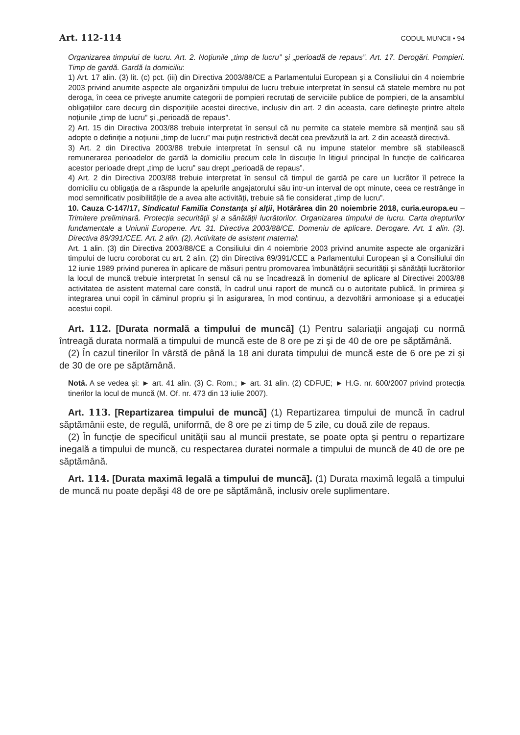Art. 112-114 CODUL MUNCII • 94
Organizarea timpului de lucru. Art. 2. Noțiunile „timp de lucru” şi „perioadă de repaus”. Art. 17. Derogări. Pompieri. Timp de gardă. Gardă la domiciliu:
1) Art. 17 alin. (3) lit. (c) pct. (iii) din Directiva 2003/88/CE a Parlamentului European şi a Consiliului din 4 noiembrie 2003 privind anumite aspecte ale organizării timpului de lucru trebuie interpretat în sensul că statele membre nu pot deroga, în ceea ce priveşte anumite categorii de pompieri recrutați de serviciile publice de pompieri, de la ansamblul obligațiilor care decurg din dispozițiile acestei directive, inclusiv din art. 2 din aceasta, care defineşte printre altele noțiunile „timp de lucru” şi „perioadă de repaus”.
2) Art. 15 din Directiva 2003/88 trebuie interpretat în sensul că nu permite ca statele membre să mențină sau să adopte o definiție a noțiunii „timp de lucru” mai puțin restrictivă decât cea prevăzută la art. 2 din această directivă.
3) Art. 2 din Directiva 2003/88 trebuie interpretat în sensul că nu impune statelor membre să stabilească remunerarea perioadelor de gardă la domiciliu precum cele în discuție în litigiul principal în funcție de calificarea acestor perioade drept „timp de lucru” sau drept „perioadă de repaus”.
4) Art. 2 din Directiva 2003/88 trebuie interpretat în sensul că timpul de gardă pe care un lucrător îl petrece la domiciliu cu obligația de a răspunde la apelurile angajatorului său într-un interval de opt minute, ceea ce restrânge în mod semnificativ posibilitățile de a avea alte activități, trebuie să fie considerat „timp de lucru”.
10. Cauza C-147/17, Sindicatul Familia Constanța şi alții, Hotărârea din 20 noiembrie 2018, curia.europa.eu – Trimitere preliminară. Protecția securității şi a sănătății lucrătorilor. Organizarea timpului de lucru. Carta drepturilor fundamentale a Uniunii Europene. Art. 31. Directiva 2003/88/CE. Domeniu de aplicare. Derogare. Art. 1 alin. (3). Directiva 89/391/CEE. Art. 2 alin. (2). Activitate de asistent maternal:
Art. 1 alin. (3) din Directiva 2003/88/CE a Consiliului din 4 noiembrie 2003 privind anumite aspecte ale organizării timpului de lucru coroborat cu art. 2 alin. (2) din Directiva 89/391/CEE a Parlamentului European şi a Consiliului din 12 iunie 1989 privind punerea în aplicare de măsuri pentru promovarea îmbunătățirii securității şi sănătății lucrătorilor la locul de muncă trebuie interpretat în sensul că nu se încadrează în domeniul de aplicare al Directivei 2003/88 activitatea de asistent maternal care constă, în cadrul unui raport de muncă cu o autoritate publică, în primirea şi integrarea unui copil în căminul propriu şi în asigurarea, în mod continuu, a dezvoltării armonioase şi a educației acestui copil.
Art. 112. [Durata normală a timpului de muncă] (1) Pentru salariații angajați cu normă întreagă durata normală a timpului de muncă este de 8 ore pe zi şi de 40 de ore pe săptămână.
(2) În cazul tinerilor în vârstă de până la 18 ani durata timpului de muncă este de 6 ore pe zi şi de 30 de ore pe săptămână.
Notă. A se vedea şi: ► art. 41 alin. (3) C. Rom.; ► art. 31 alin. (2) CDFUE; ► H.G. nr. 600/2007 privind protecția tinerilor la locul de muncă (M. Of. nr. 473 din 13 iulie 2007).
Art. 113. [Repartizarea timpului de muncă] (1) Repartizarea timpului de muncă în cadrul săptămânii este, de regulă, uniformă, de 8 ore pe zi timp de 5 zile, cu două zile de repaus.
(2) În funcție de specificul unității sau al muncii prestate, se poate opta şi pentru o repartizare inegală a timpului de muncă, cu respectarea duratei normale a timpului de muncă de 40 de ore pe săptămână.
Art. 114. [Durata maximă legală a timpului de muncă]. (1) Durata maximă legală a timpului de muncă nu poate depăşi 48 de ore pe săptămână, inclusiv orele suplimentare.